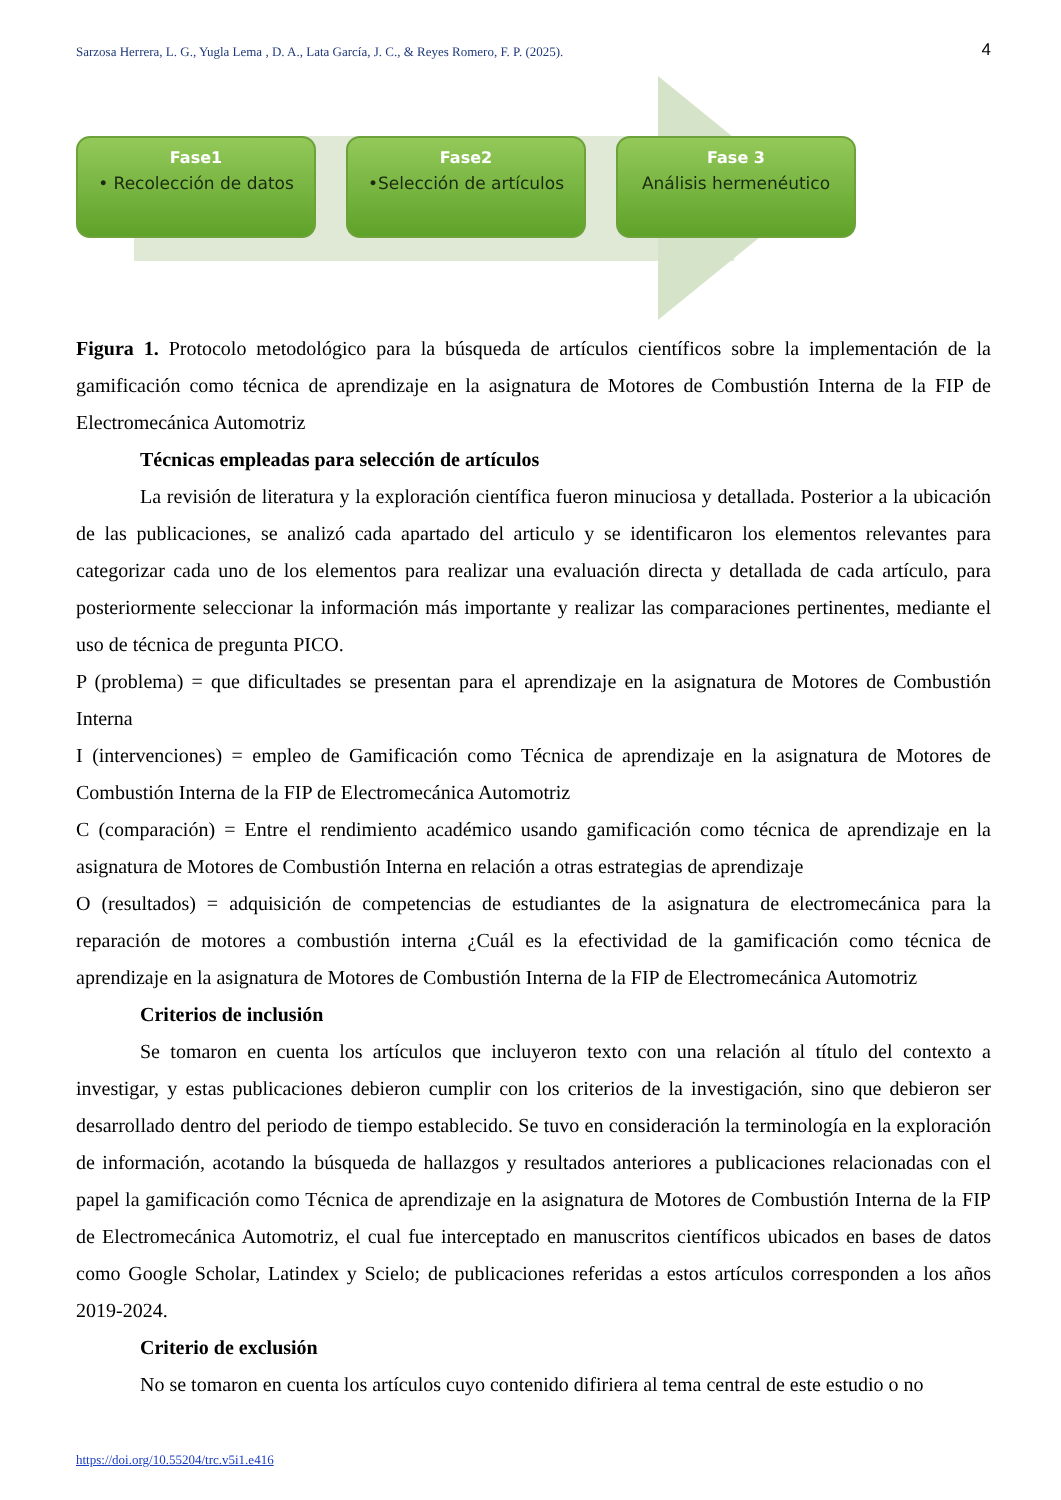Sarzosa Herrera, L. G., Yugla Lema , D. A., Lata García, J. C., & Reyes Romero, F. P. (2025). 4
Fase1
• Recolección de datos
Fase2
•Selección de artículos
Fase 3
Análisis hermenéutico
Figura 1. Protocolo metodológico para la búsqueda de artículos científicos sobre la implementación de la gamificación como técnica de aprendizaje en la asignatura de Motores de Combustión Interna de la FIP de Electromecánica Automotriz
Técnicas empleadas para selección de artículos
La revisión de literatura y la exploración científica fueron minuciosa y detallada. Posterior a la ubicación de las publicaciones, se analizó cada apartado del articulo y se identificaron los elementos relevantes para categorizar cada uno de los elementos para realizar una evaluación directa y detallada de cada artículo, para posteriormente seleccionar la información más importante y realizar las comparaciones pertinentes, mediante el uso de técnica de pregunta PICO.
P (problema) = que dificultades se presentan para el aprendizaje en la asignatura de Motores de Combustión Interna
I (intervenciones) = empleo de Gamificación como Técnica de aprendizaje en la asignatura de Motores de Combustión Interna de la FIP de Electromecánica Automotriz
C (comparación) = Entre el rendimiento académico usando gamificación como técnica de aprendizaje en la asignatura de Motores de Combustión Interna en relación a otras estrategias de aprendizaje
O (resultados) = adquisición de competencias de estudiantes de la asignatura de electromecánica para la reparación de motores a combustión interna ¿Cuál es la efectividad de la gamificación como técnica de aprendizaje en la asignatura de Motores de Combustión Interna de la FIP de Electromecánica Automotriz
Criterios de inclusión
Se tomaron en cuenta los artículos que incluyeron texto con una relación al título del contexto a investigar, y estas publicaciones debieron cumplir con los criterios de la investigación, sino que debieron ser desarrollado dentro del periodo de tiempo establecido. Se tuvo en consideración la terminología en la exploración de información, acotando la búsqueda de hallazgos y resultados anteriores a publicaciones relacionadas con el papel la gamificación como Técnica de aprendizaje en la asignatura de Motores de Combustión Interna de la FIP de Electromecánica Automotriz, el cual fue interceptado en manuscritos científicos ubicados en bases de datos como Google Scholar, Latindex y Scielo; de publicaciones referidas a estos artículos corresponden a los años 2019-2024.
Criterio de exclusión
No se tomaron en cuenta los artículos cuyo contenido difiriera al tema central de este estudio o no
https://doi.org/10.55204/trc.v5i1.e416